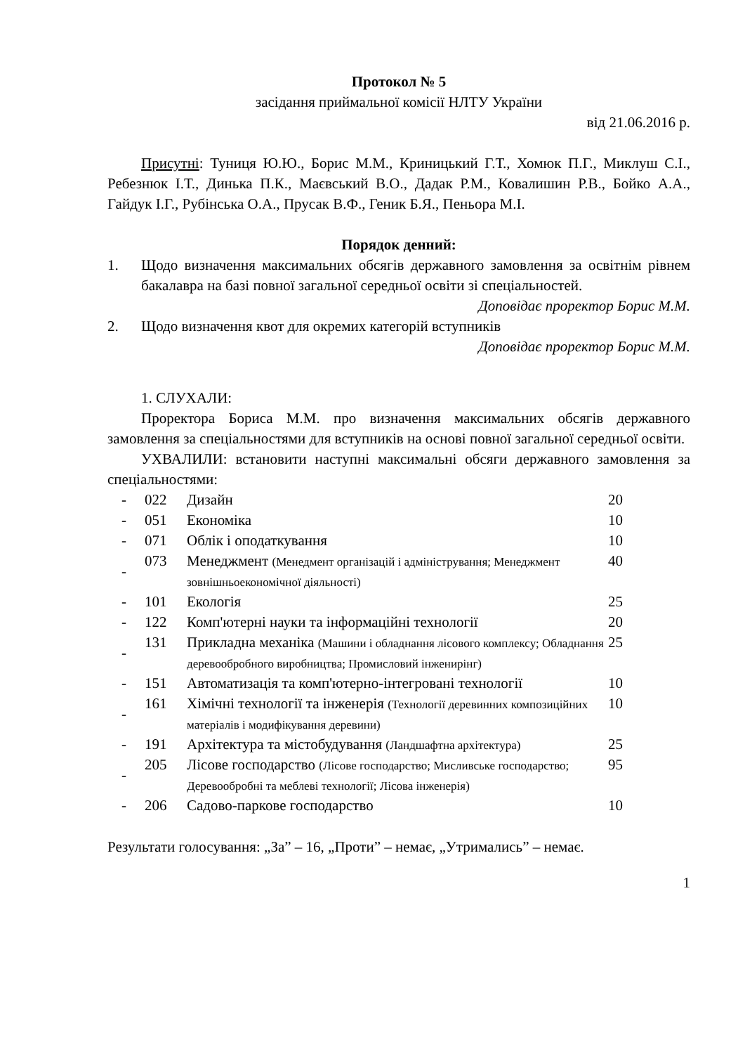Протокол № 5
засідання приймальної комісії НЛТУ України
від 21.06.2016 р.
Присутні: Туниця Ю.Ю., Борис М.М., Криницький Г.Т., Хомюк П.Г., Миклуш С.І., Ребезнюк І.Т., Динька П.К., Маєвський В.О., Дадак Р.М., Ковалишин Р.В., Бойко А.А., Гайдук І.Г., Рубінська О.А., Прусак В.Ф., Геник Б.Я., Пеньора М.І.
Порядок денний:
1. Щодо визначення максимальних обсягів державного замовлення за освітнім рівнем бакалавра на базі повної загальної середньої освіти зі спеціальностей.
Доповідає проректор Борис М.М.
2. Щодо визначення квот для окремих категорій вступників
Доповідає проректор Борис М.М.
1. СЛУХАЛИ:
Проректора Бориса М.М. про визначення максимальних обсягів державного замовлення за спеціальностями для вступників на основі повної загальної середньої освіти.
УХВАЛИЛИ: встановити наступні максимальні обсяги державного замовлення за спеціальностями:
| - | 022 | Дизайн | 20 |
| - | 051 | Економіка | 10 |
| - | 071 | Облік і оподаткування | 10 |
| - | 073 | Менеджмент (Менедмент організацій і адміністрування; Менеджмент зовнішньоекономічної діяльності) | 40 |
| - | 101 | Екологія | 25 |
| - | 122 | Комп'ютерні науки та інформаційні технології | 20 |
| - | 131 | Прикладна механіка (Машини і обладнання лісового комплексу; Обладнання деревообробного виробництва; Промисловий інженирінг) | 25 |
| - | 151 | Автоматизація та комп'ютерно-інтегровані технології | 10 |
| - | 161 | Хімічні технології та інженерія (Технології деревинних композиційних матеріалів і модифікування деревини) | 10 |
| - | 191 | Архітектура та містобудування (Ландшафтна архітектура) | 25 |
| - | 205 | Лісове господарство (Лісове господарство; Мисливське господарство; Деревообробні та меблеві технології; Лісова інженерія) | 95 |
| - | 206 | Садово-паркове господарство | 10 |
Результати голосування: „За” – 16, „Проти” – немає, „Утримались” – немає.
1